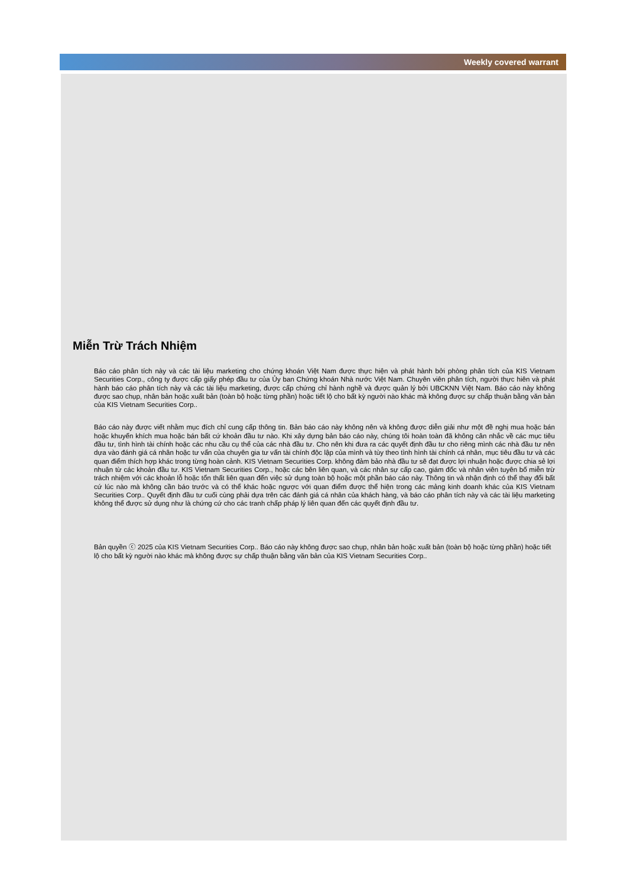Weekly covered warrant
Miễn Trừ Trách Nhiệm
Báo cáo phân tích này và các tài liệu marketing cho chứng khoán Việt Nam được thực hiện và phát hành bởi phòng phân tích của KIS Vietnam Securities Corp., công ty được cấp giấy phép đầu tư của Ủy ban Chứng khoán Nhà nước Việt Nam. Chuyên viên phân tích, người thực hiên và phát hành báo cáo phân tích này và các tài liệu marketing, được cấp chứng chỉ hành nghề và được quản lý bởi UBCKNN Việt Nam. Báo cáo này không được sao chụp, nhân bản hoặc xuất bản (toàn bộ hoặc từng phần) hoặc tiết lộ cho bất kỳ người nào khác mà không được sự chấp thuận bằng văn bản của KIS Vietnam Securities Corp..
Báo cáo này được viết nhằm mục đích chỉ cung cấp thông tin. Bản báo cáo này không nên và không được diễn giải như một đề nghị mua hoặc bán hoặc khuyến khích mua hoặc bán bất cứ khoản đầu tư nào. Khi xây dựng bản báo cáo này, chúng tôi hoàn toàn đã không cân nhắc về các mục tiêu đầu tư, tình hình tài chính hoặc các nhu cầu cụ thể của các nhà đầu tư. Cho nên khi đưa ra các quyết định đầu tư cho riêng mình các nhà đầu tư nên dựa vào đánh giá cá nhân hoặc tư vấn của chuyên gia tư vấn tài chính độc lập của mình và tùy theo tình hình tài chính cá nhân, mục tiêu đầu tư và các quan điểm thích hợp khác trong từng hoàn cảnh. KIS Vietnam Securities Corp. không đảm bảo nhà đầu tư sẽ đạt được lợi nhuận hoặc được chia sẻ lợi nhuận từ các khoản đầu tư. KIS Vietnam Securities Corp., hoặc các bên liên quan, và các nhân sự cấp cao, giám đốc và nhân viên tuyên bố miễn trừ trách nhiệm với các khoản lỗ hoặc tổn thất liên quan đến việc sử dụng toàn bộ hoặc một phần báo cáo này. Thông tin và nhận định có thể thay đổi bất cứ lúc nào mà không cần báo trước và có thể khác hoặc ngược với quan điểm được thể hiện trong các mảng kinh doanh khác của KIS Vietnam Securities Corp.. Quyết định đầu tư cuối cùng phải dựa trên các đánh giá cá nhân của khách hàng, và báo cáo phân tích này và các tài liệu marketing không thể được sử dụng như là chứng cứ cho các tranh chấp pháp lý liên quan đến các quyết định đầu tư.
Bản quyền ⓒ 2025 của KIS Vietnam Securities Corp.. Báo cáo này không được sao chụp, nhân bản hoặc xuất bản (toàn bộ hoặc từng phần) hoặc tiết lộ cho bất kỳ người nào khác mà không được sự chấp thuận bằng văn bản của KIS Vietnam Securities Corp..